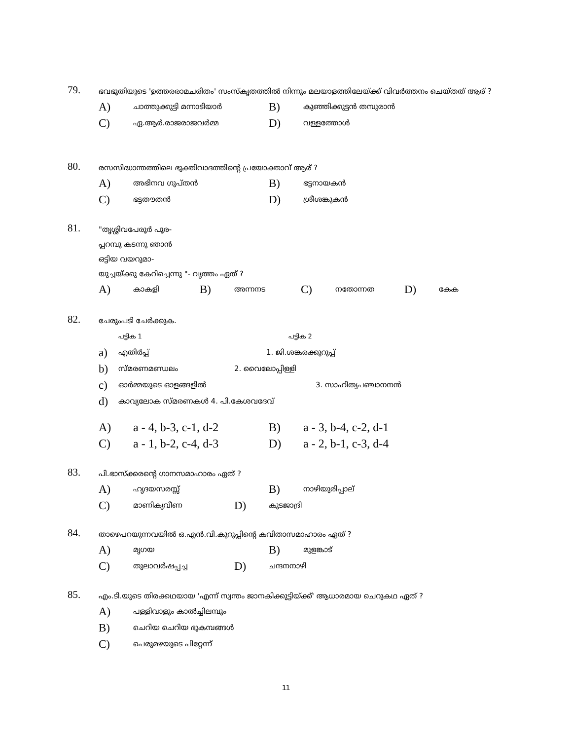79. ഭവഭൂതിയുടെ 'ഉത്തരരാമചരിതം' സംസ്കൃതത്തിൽ നിന്നും മലയാളത്തിലേയ്ക്ക് വിവർത്തനം ചെയ്തത് ആര് ?
A) ചാത്തുക്കുട്ടി മന്നാടിയാർ B) കുഞ്ഞിക്കുട്ടൻ തമ്പുരാൻ
C) ഏ.ആർ.രാജരാജവർമ്മ D) വള്ളത്തോൾ
80. രസസിദ്ധാന്തത്തിലെ ഭുക്തിവാദത്തിന്റെ പ്രയോക്താവ് ആര് ?
A) അഭിനവ ഗുപ്തൻ B) ഭട്ടനായകൻ
C) ഭട്ടതൗതൻ D) ശ്രീശങ്കുകൻ
81. "തൃശ്ശിവപേരൂർ പൂര-
പ്പറമ്പു കടന്നു ഞാൻ
ഒട്ടിയ വയറുമാ-
യുച്ചയ്ക്കു കേറിച്ചെന്നു "- വൃത്തം ഏത് ?
A) കാകളി B) അന്നനട C) നതോന്നത D) കേക
82. ചേരുംപടി ചേർക്കുക.
പട്ടിക 1 പട്ടിക 2
a) എതിർപ്പ് 1. ജി.ശങ്കരക്കുറുപ്പ്
b) സ്മരണമണ്ഡലം 2. വൈലോപ്പിള്ളി
c) ഓർമ്മയുടെ ഓളങ്ങളിൽ 3. സാഹിത്യപഞ്ചാനനൻ
d) കാവ്യലോക സ്മരണകൾ 4. പി.കേശവദേവ്
A) a - 4, b-3, c-1, d-2 B) a - 3, b-4, c-2, d-1
C) a - 1, b-2, c-4, d-3 D) a - 2, b-1, c-3, d-4
83. പി.ഭാസ്ക്കരന്റെ ഗാനസമാഹാരം ഏത് ?
A) ഹൃദയസരസ്സ് B) നാഴിയുരിപ്പാല്
C) മാണിക്യവീണ D) കുടജാദ്രി
84. താഴെപറയുന്നവയിൽ ഒ.എൻ.വി.കുറുപ്പിന്റെ കവിതാസമാഹാരം ഏത് ?
A) മൃഗയ B) മുളങ്കാട്
C) തുലാവർഷപ്പച്ച D) ചന്ദനനാഴി
85. എം.ടി.യുടെ തിരക്കഥയായ 'എന്ന് സ്വന്തം ജാനകിക്കുട്ടിയ്ക്ക്' ആധാരമായ ചെറുകഥ ഏത് ?
A) പള്ളിവാളും കാൽച്ചിലമ്പും
B) ചെറിയ ചെറിയ ഭൂകമ്പങ്ങൾ
C) പെരുമഴയുടെ പിറ്റേന്ന്
11